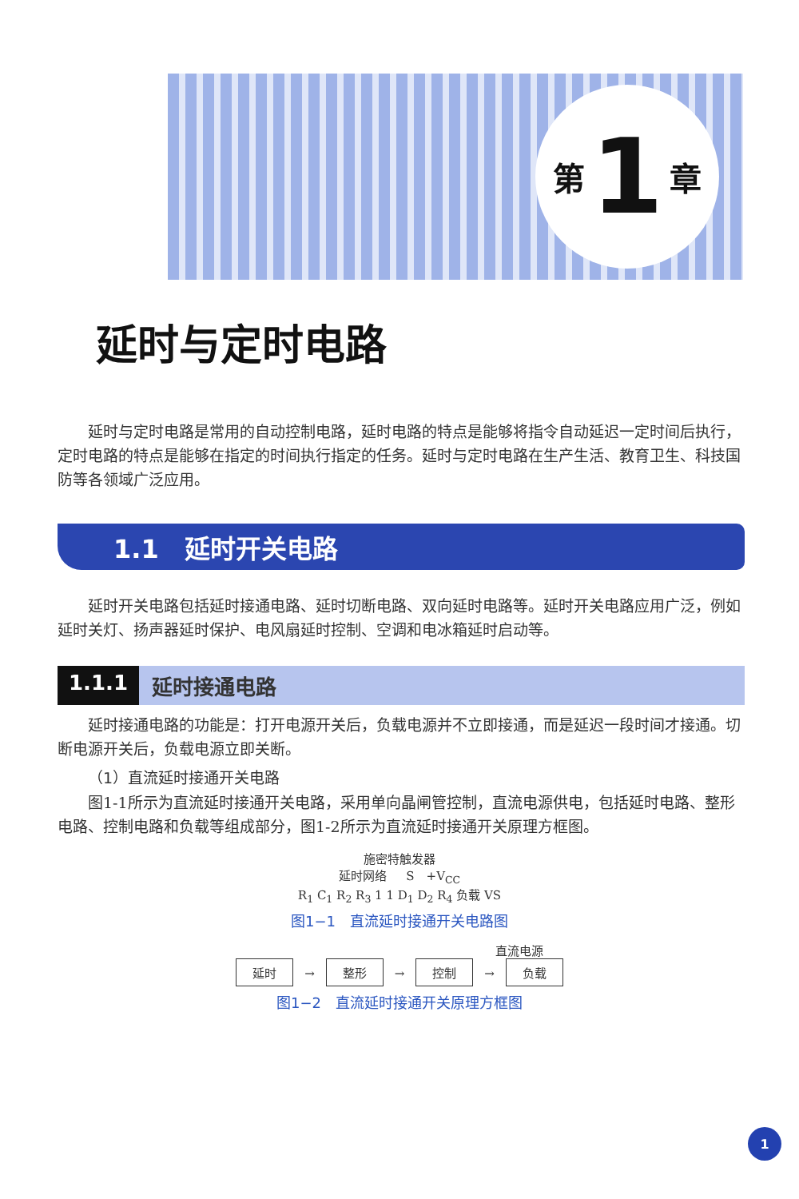第 1 章
延时与定时电路
延时与定时电路是常用的自动控制电路，延时电路的特点是能够将指令自动延迟一定时间后执行，定时电路的特点是能够在指定的时间执行指定的任务。延时与定时电路在生产生活、教育卫生、科技国防等各领域广泛应用。
1.1　延时开关电路
延时开关电路包括延时接通电路、延时切断电路、双向延时电路等。延时开关电路应用广泛，例如延时关灯、扬声器延时保护、电风扇延时控制、空调和电冰箱延时启动等。
1.1.1 延时接通电路
延时接通电路的功能是：打开电源开关后，负载电源并不立即接通，而是延迟一段时间才接通。切断电源开关后，负载电源立即关断。
（1）直流延时接通开关电路
图1-1所示为直流延时接通开关电路，采用单向晶闸管控制，直流电源供电，包括延时电路、整形电路、控制电路和负载等组成部分，图1-2所示为直流延时接通开关原理方框图。
施密特触发器
延时网络 　 S　+V<sub>CC</sub>
R<sub>1</sub> C<sub>1</sub> R<sub>2</sub> R<sub>3</sub> 1 1 D<sub>1</sub> D<sub>2</sub> R<sub>4</sub> 负载 VS
图1−1　直流延时接通开关电路图
直流电源
延时 → 整形 → 控制 → 负载
图1−2　直流延时接通开关原理方框图
1